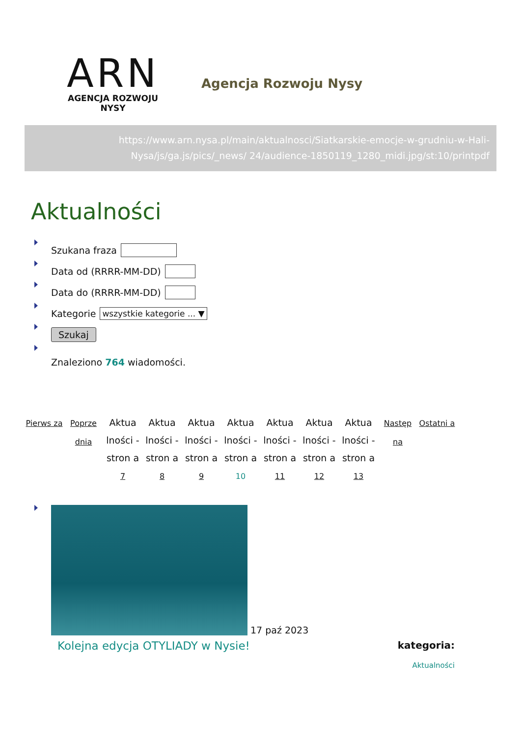ARN
AGENCJA ROZWOJU NYSY
Agencja Rozwoju Nysy
https://www.arn.nysa.pl/main/aktualnosci/Siatkarskie-emocje-w-grudniu-w-Hali-Nysa/js/ga.js/pics/_news/ 24/audience-1850119_1280_midi.jpg/st:10/printpdf
Aktualności
Szukana fraza
Data od (RRRR-MM-DD)
Data do (RRRR-MM-DD)
Kategorie wszystkie kategorie ... ▼
Szukaj
Znaleziono 764 wiadomości.
Pierws za
Poprze dnia
Aktua lności - stron a 7
Aktua lności - stron a 8
Aktua lności - stron a 9
Aktua lności - stron a 10
Aktua lności - stron a 11
Aktua lności - stron a 12
Aktua lności - stron a 13
Następ na
Ostatni a
17 paź 2023
Kolejna edycja OTYLIADY w Nysie!
kategoria:
Aktualności